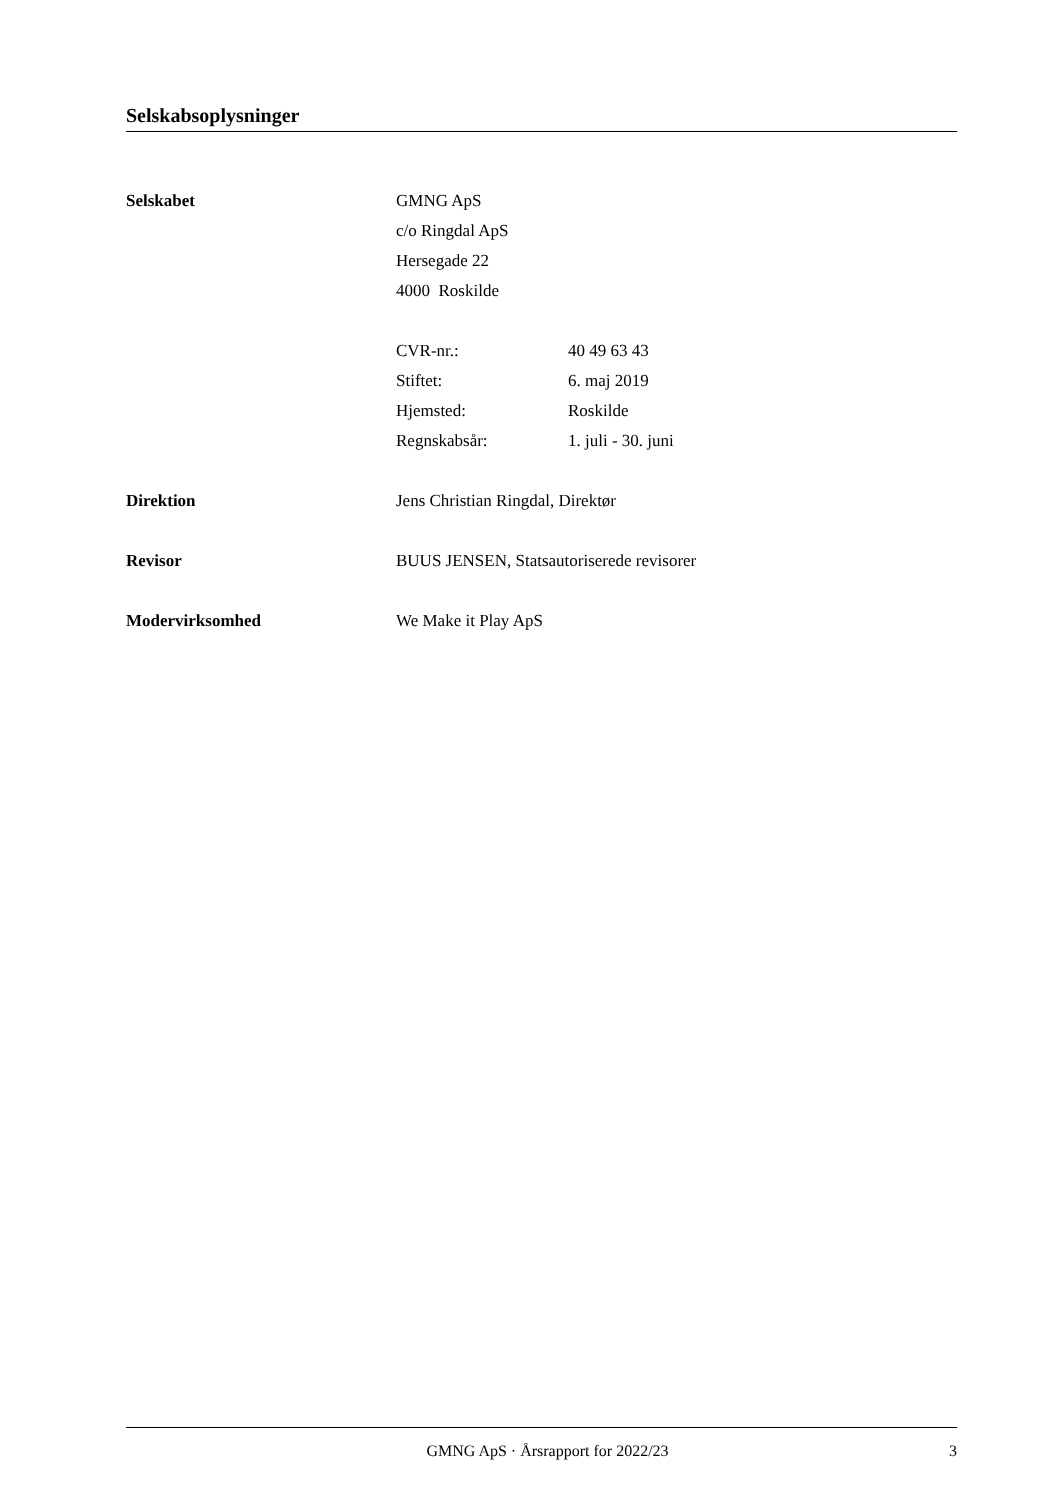Selskabsoplysninger
Selskabet GMNG ApS
c/o Ringdal ApS
Hersegade 22
4000 Roskilde
CVR-nr.: 40 49 63 43
Stiftet: 6. maj 2019
Hjemsted: Roskilde
Regnskabsår: 1. juli - 30. juni
Direktion Jens Christian Ringdal, Direktør
Revisor BUUS JENSEN, Statsautoriserede revisorer
Modervirksomhed We Make it Play ApS
GMNG ApS · Årsrapport for 2022/23 3